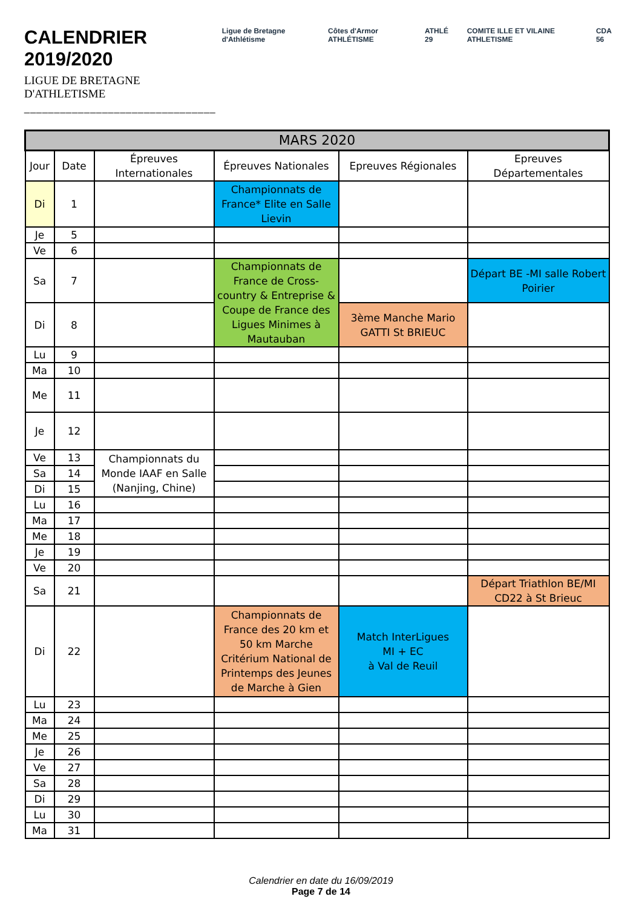CALENDRIER 2019/2020
LIGUE DE BRETAGNE D'ATHLETISME
________________________________
Ligue de Bretagne d'Athlétisme Côtes d'Armor ATHLÉTISME ATHLÉ 29 COMITE ILLE ET VILAINE ATHLETISME
CDA 56
| MARS 2020 | | | | | |
| --- | --- | --- | --- | --- | --- |
| Jour | Date | Épreuves Internationales | Épreuves Nationales | Epreuves Régionales | Epreuves Départementales |
| Di | 1 | | Championnats de France* Elite en Salle Lievin | | |
| Je | 5 | | | | |
| Ve | 6 | | | | |
| Sa | 7 | | Championnats de France de Cross-country & Entreprise & Coupe de France des Ligues Minimes à Mautauban | | Départ BE -MI salle Robert Poirier |
| Di | 8 | | | 3ème Manche Mario GATTI St BRIEUC | |
| Lu | 9 | | | | |
| Ma | 10 | | | | |
| Me | 11 | | | | |
| Je | 12 | | | | |
| Ve | 13 | Championnats du Monde IAAF en Salle (Nanjing, Chine) | | | |
| Sa | 14 | | | | |
| Di | 15 | | | | |
| Lu | 16 | | | | |
| Ma | 17 | | | | |
| Me | 18 | | | | |
| Je | 19 | | | | |
| Ve | 20 | | | | |
| Sa | 21 | | | | Départ Triathlon BE/MI CD22 à St Brieuc |
| Di | 22 | | Championnats de France des 20 km et 50 km Marche Critérium National de Printemps des Jeunes de Marche à Gien | Match InterLigues MI + EC à Val de Reuil | |
| Lu | 23 | | | | |
| Ma | 24 | | | | |
| Me | 25 | | | | |
| Je | 26 | | | | |
| Ve | 27 | | | | |
| Sa | 28 | | | | |
| Di | 29 | | | | |
| Lu | 30 | | | | |
| Ma | 31 | | | | |
Calendrier en date du 16/09/2019
Page 7 de 14